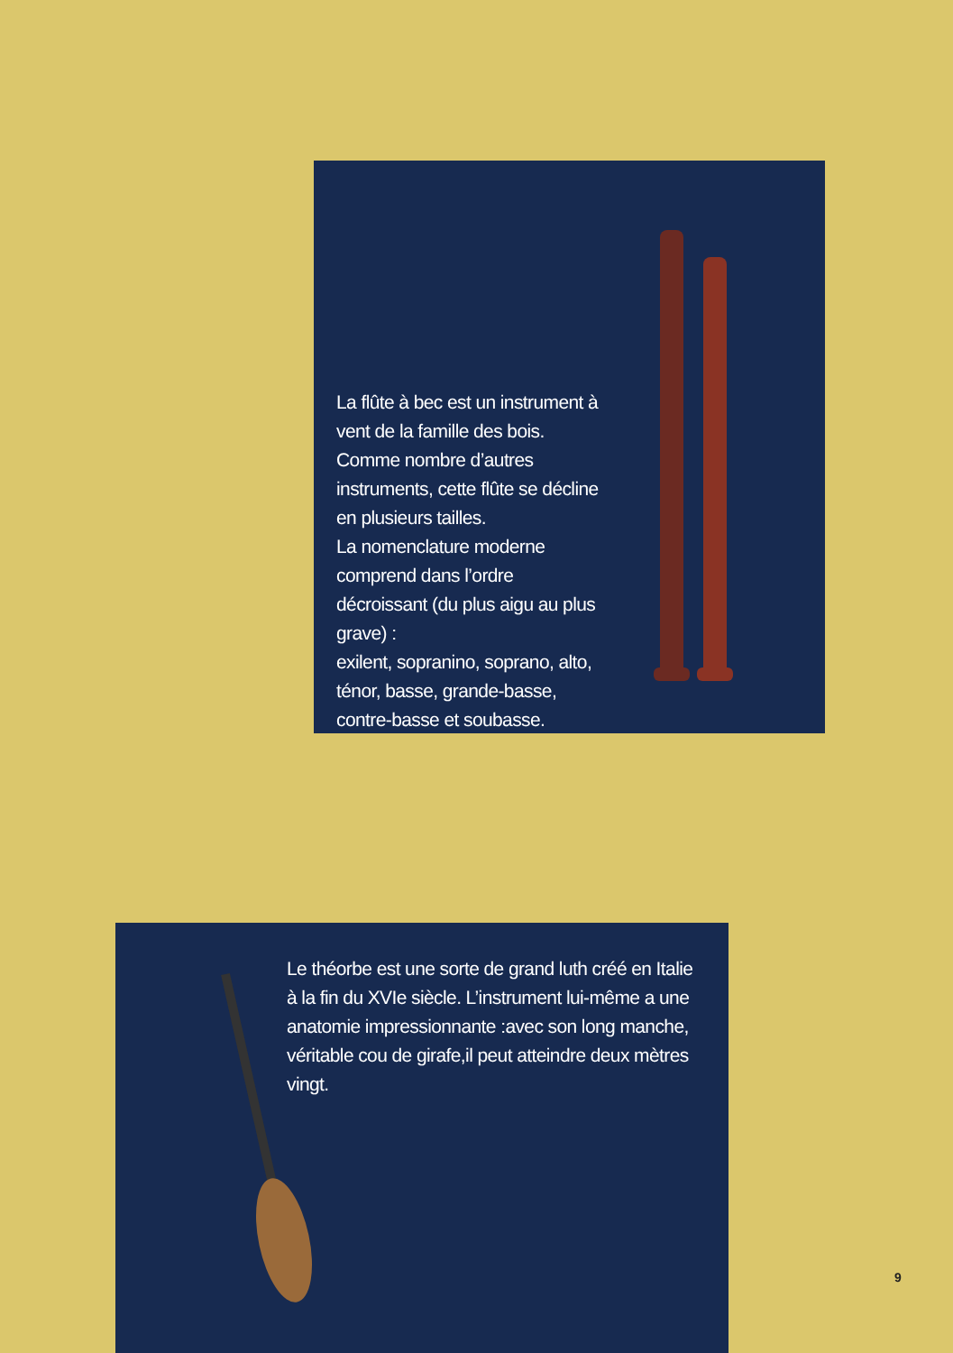La flûte à bec est un instrument à vent de la famille des bois. Comme nombre d’autres instruments, cette flûte se décline en plusieurs tailles.
La nomenclature moderne comprend dans l’ordre décroissant (du plus aigu au plus grave) :
exilent, sopranino, soprano, alto, ténor, basse, grande-basse, contre-basse et soubasse.
Le théorbe est une sorte de grand luth créé en Italie à la fin du XVIe siècle. L’instrument lui-même a une anatomie impressionnante :avec son long manche, véritable cou de girafe,il peut atteindre deux mètres vingt.
9